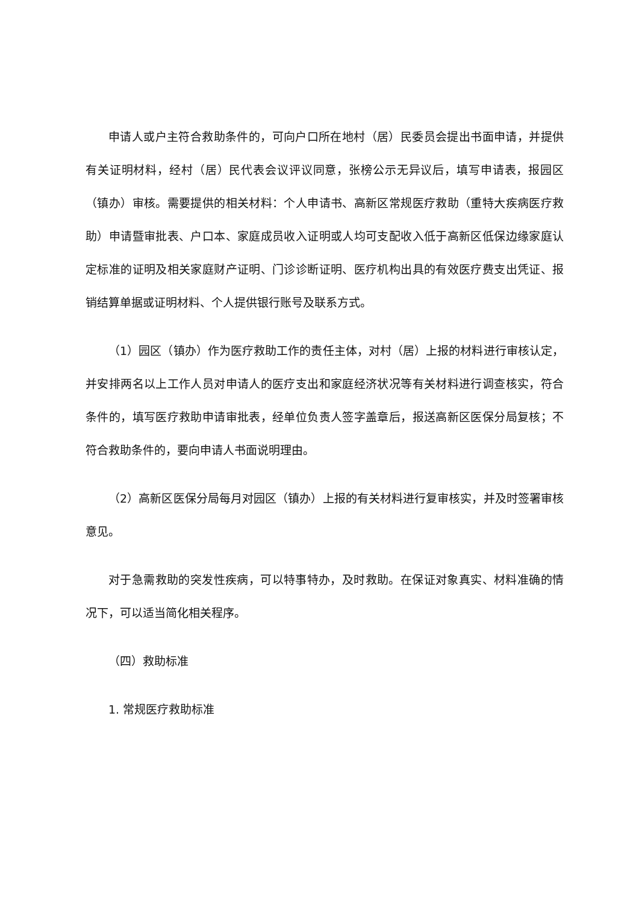申请人或户主符合救助条件的，可向户口所在地村（居）民委员会提出书面申请，并提供有关证明材料，经村（居）民代表会议评议同意，张榜公示无异议后，填写申请表，报园区（镇办）审核。需要提供的相关材料：个人申请书、高新区常规医疗救助（重特大疾病医疗救助）申请暨审批表、户口本、家庭成员收入证明或人均可支配收入低于高新区低保边缘家庭认定标准的证明及相关家庭财产证明、门诊诊断证明、医疗机构出具的有效医疗费支出凭证、报销结算单据或证明材料、个人提供银行账号及联系方式。
（1）园区（镇办）作为医疗救助工作的责任主体，对村（居）上报的材料进行审核认定，并安排两名以上工作人员对申请人的医疗支出和家庭经济状况等有关材料进行调查核实，符合条件的，填写医疗救助申请审批表，经单位负责人签字盖章后，报送高新区医保分局复核；不符合救助条件的，要向申请人书面说明理由。
（2）高新区医保分局每月对园区（镇办）上报的有关材料进行复审核实，并及时签署审核意见。
对于急需救助的突发性疾病，可以特事特办，及时救助。在保证对象真实、材料准确的情况下，可以适当简化相关程序。
（四）救助标准
1. 常规医疗救助标准